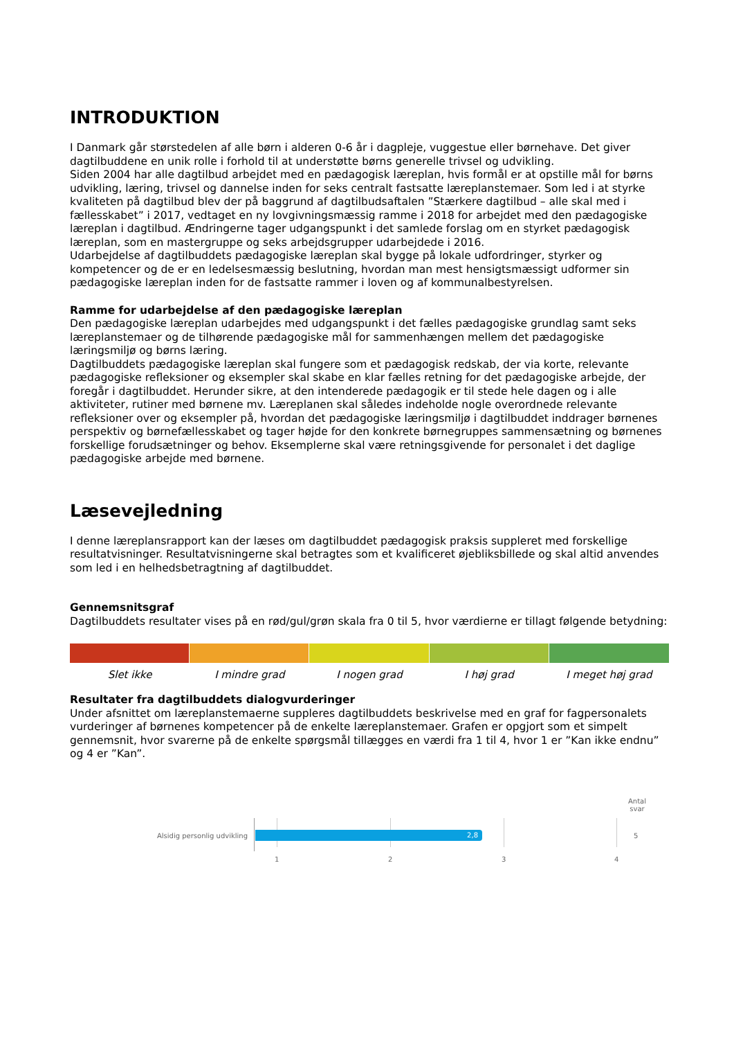INTRODUKTION
I Danmark går størstedelen af alle børn i alderen 0-6 år i dagpleje, vuggestue eller børnehave. Det giver dagtilbuddene en unik rolle i forhold til at understøtte børns generelle trivsel og udvikling.
Siden 2004 har alle dagtilbud arbejdet med en pædagogisk læreplan, hvis formål er at opstille mål for børns udvikling, læring, trivsel og dannelse inden for seks centralt fastsatte læreplanstemaer. Som led i at styrke kvaliteten på dagtilbud blev der på baggrund af dagtilbudsaftalen ”Stærkere dagtilbud – alle skal med i fællesskabet” i 2017, vedtaget en ny lovgivningsmæssig ramme i 2018 for arbejdet med den pædagogiske læreplan i dagtilbud. Ændringerne tager udgangspunkt i det samlede forslag om en styrket pædagogisk læreplan, som en mastergruppe og seks arbejdsgrupper udarbejdede i 2016.
Udarbejdelse af dagtilbuddets pædagogiske læreplan skal bygge på lokale udfordringer, styrker og kompetencer og de er en ledelsesmæssig beslutning, hvordan man mest hensigtsmæssigt udformer sin pædagogiske læreplan inden for de fastsatte rammer i loven og af kommunalbestyrelsen.
Ramme for udarbejdelse af den pædagogiske læreplan
Den pædagogiske læreplan udarbejdes med udgangspunkt i det fælles pædagogiske grundlag samt seks læreplanstemaer og de tilhørende pædagogiske mål for sammenhængen mellem det pædagogiske læringsmiljø og børns læring.
Dagtilbuddets pædagogiske læreplan skal fungere som et pædagogisk redskab, der via korte, relevante pædagogiske refleksioner og eksempler skal skabe en klar fælles retning for det pædagogiske arbejde, der foregår i dagtilbuddet. Herunder sikre, at den intenderede pædagogik er til stede hele dagen og i alle aktiviteter, rutiner med børnene mv. Læreplanen skal således indeholde nogle overordnede relevante refleksioner over og eksempler på, hvordan det pædagogiske læringsmiljø i dagtilbuddet inddrager børnenes perspektiv og børnefællesskabet og tager højde for den konkrete børnegruppes sammensætning og børnenes forskellige forudsætninger og behov. Eksemplerne skal være retningsgivende for personalet i det daglige pædagogiske arbejde med børnene.
Læsevejledning
I denne læreplansrapport kan der læses om dagtilbuddet pædagogisk praksis suppleret med forskellige resultatvisninger. Resultatvisningerne skal betragtes som et kvalificeret øjebliksbillede og skal altid anvendes som led i en helhedsbetragtning af dagtilbuddet.
Gennemsnitsgraf
Dagtilbuddets resultater vises på en rød/gul/grøn skala fra 0 til 5, hvor værdierne er tillagt følgende betydning:
Slet ikke I mindre grad I nogen grad I høj grad I meget høj grad
Resultater fra dagtilbuddets dialogvurderinger
Under afsnittet om læreplanstemaerne suppleres dagtilbuddets beskrivelse med en graf for fagpersonalets vurderinger af børnenes kompetencer på de enkelte læreplanstemaer. Grafen er opgjort som et simpelt gennemsnit, hvor svarerne på de enkelte spørgsmål tillægges en værdi fra 1 til 4, hvor 1 er ”Kan ikke endnu” og 4 er ”Kan”.
Antal svar
Alsidig personlig udvikling 2,8 5
1 2 3 4